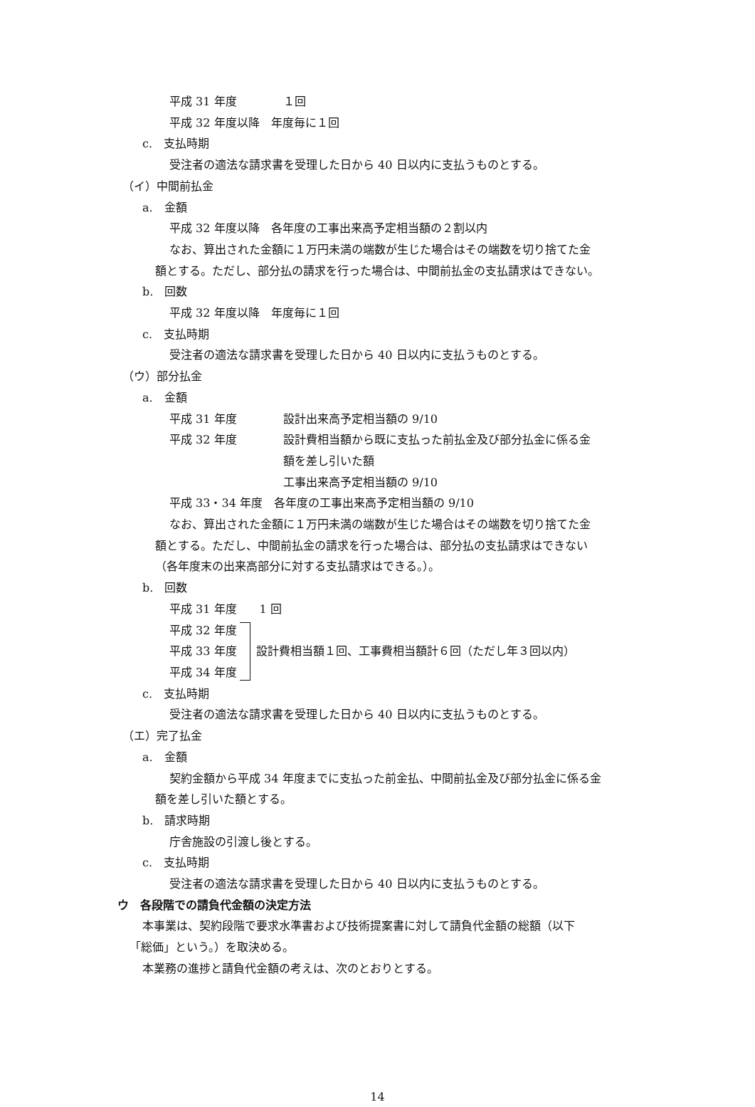平成 31 年度 １回
平成 32 年度以降　年度毎に１回
c.　支払時期
受注者の適法な請求書を受理した日から 40 日以内に支払うものとする。
（イ）中間前払金
a.　金額
平成 32 年度以降　各年度の工事出来高予定相当額の２割以内
なお、算出された金額に１万円未満の端数が生じた場合はその端数を切り捨てた金
額とする。ただし、部分払の請求を行った場合は、中間前払金の支払請求はできない。
b.　回数
平成 32 年度以降　年度毎に１回
c.　支払時期
受注者の適法な請求書を受理した日から 40 日以内に支払うものとする。
（ウ）部分払金
a.　金額
平成 31 年度 設計出来高予定相当額の 9/10
平成 32 年度 設計費相当額から既に支払った前払金及び部分払金に係る金
額を差し引いた額
工事出来高予定相当額の 9/10
平成 33・34 年度　各年度の工事出来高予定相当額の 9/10
なお、算出された金額に１万円未満の端数が生じた場合はその端数を切り捨てた金
額とする。ただし、中間前払金の請求を行った場合は、部分払の支払請求はできない
（各年度末の出来高部分に対する支払請求はできる。）。
b.　回数
平成 31 年度　　1 回
平成 32 年度
平成 33 年度
平成 34 年度
設計費相当額１回、工事費相当額計６回（ただし年３回以内）
c.　支払時期
受注者の適法な請求書を受理した日から 40 日以内に支払うものとする。
（エ）完了払金
a.　金額
契約金額から平成 34 年度までに支払った前金払、中間前払金及び部分払金に係る金
額を差し引いた額とする。
b.　請求時期
庁舎施設の引渡し後とする。
c.　支払時期
受注者の適法な請求書を受理した日から 40 日以内に支払うものとする。
ウ　各段階での請負代金額の決定方法
本事業は、契約段階で要求水準書および技術提案書に対して請負代金額の総額（以下
「総価」という。）を取決める。
本業務の進捗と請負代金額の考えは、次のとおりとする。
14